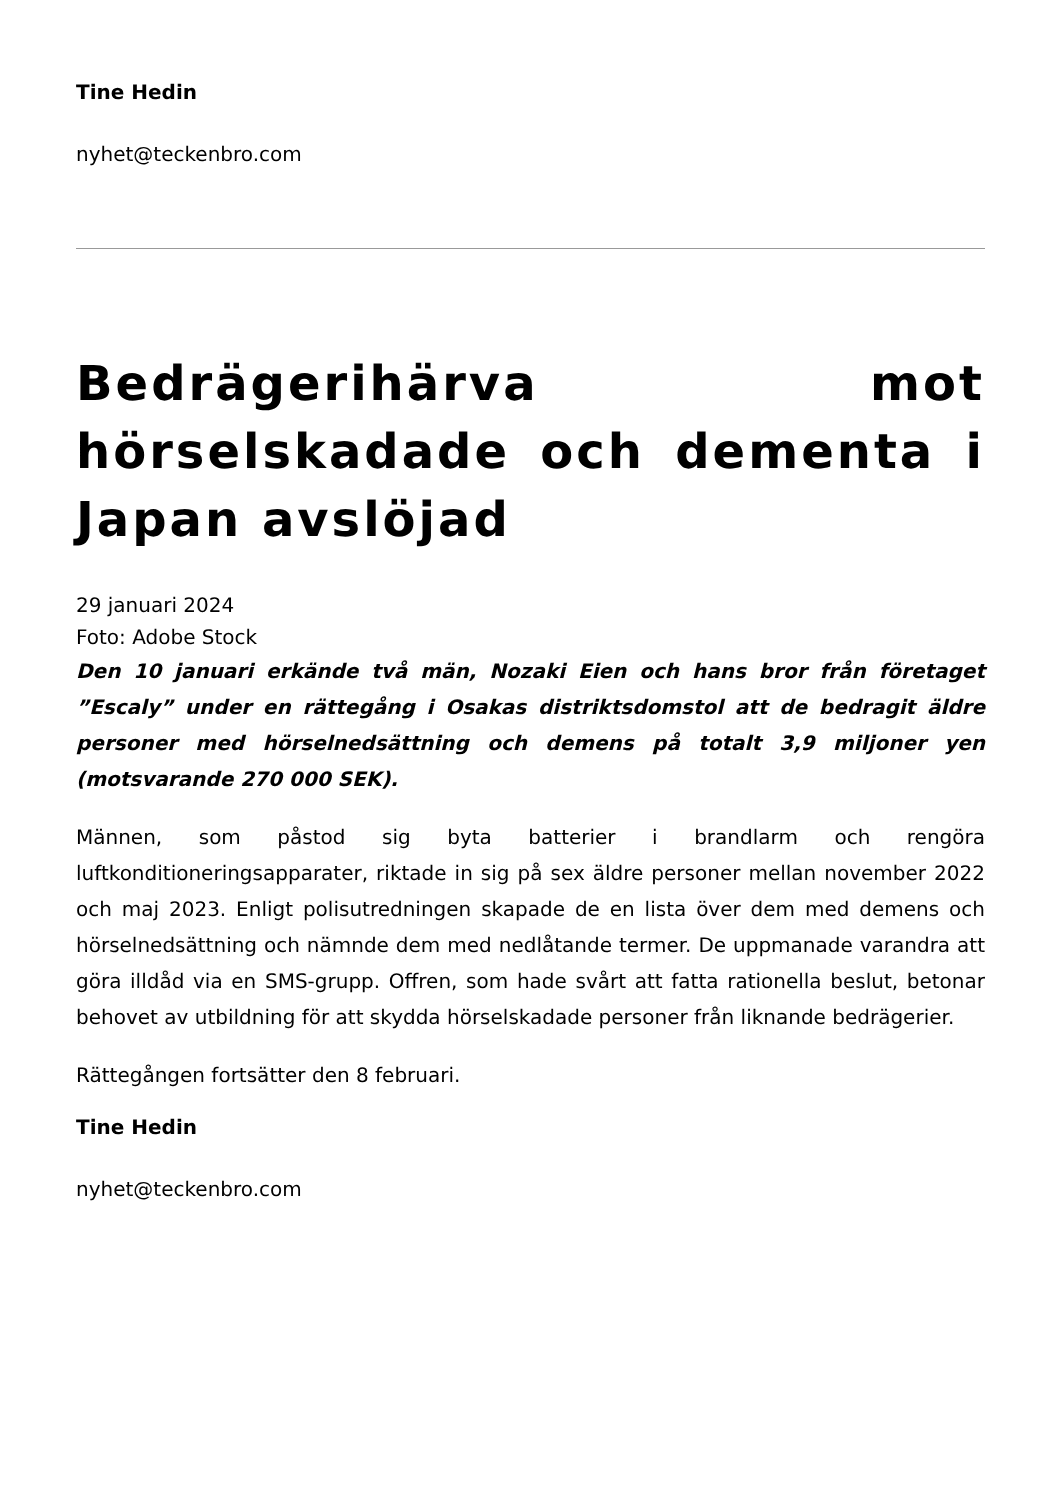Tine Hedin
nyhet@teckenbro.com
Bedrägerihärva mot hörselskadade och dementa i Japan avslöjad
29 januari 2024
Foto: Adobe Stock
Den 10 januari erkände två män, Nozaki Eien och hans bror från företaget ”Escaly” under en rättegång i Osakas distriktsdomstol att de bedragit äldre personer med hörselnedsättning och demens på totalt 3,9 miljoner yen (motsvarande 270 000 SEK).
Männen, som påstod sig byta batterier i brandlarm och rengöra luftkonditioneringsapparater, riktade in sig på sex äldre personer mellan november 2022 och maj 2023. Enligt polisutredningen skapade de en lista över dem med demens och hörselnedsättning och nämnde dem med nedlåtande termer. De uppmanade varandra att göra illdåd via en SMS-grupp. Offren, som hade svårt att fatta rationella beslut, betonar behovet av utbildning för att skydda hörselskadade personer från liknande bedrägerier.
Rättegången fortsätter den 8 februari.
Tine Hedin
nyhet@teckenbro.com